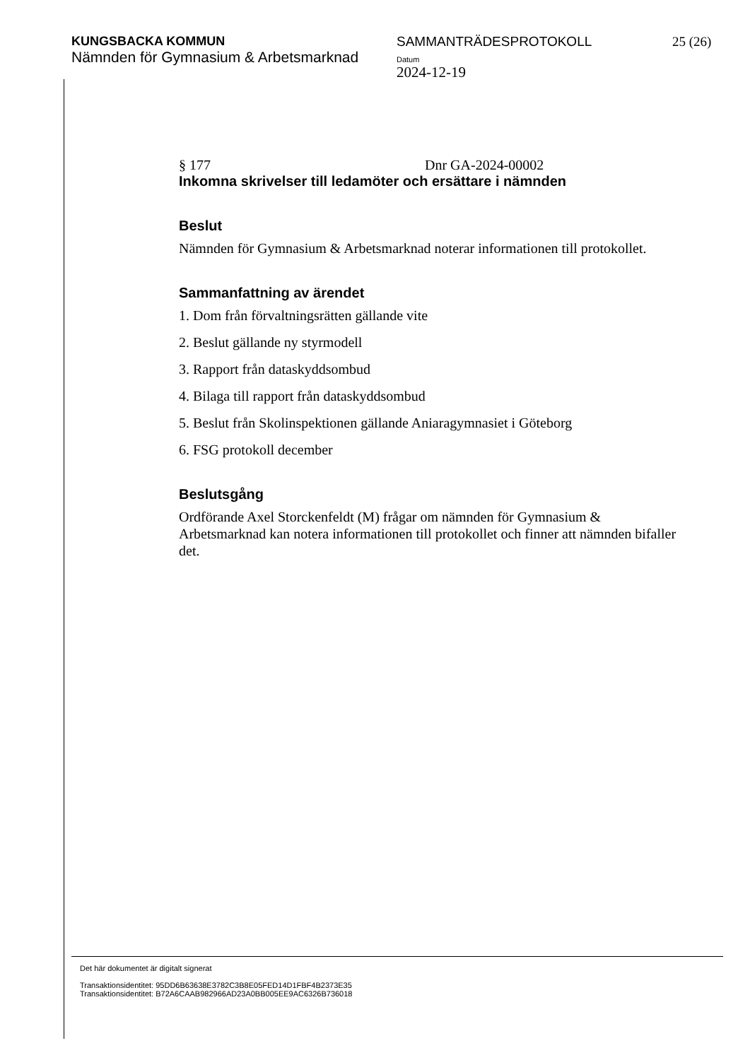KUNGSBACKA KOMMUN
Nämnden för Gymnasium & Arbetsmarknad
SAMMANTRÄDESPROTOKOLL
Datum
2024-12-19
25 (26)
§ 177 Dnr GA-2024-00002
Inkomna skrivelser till ledamöter och ersättare i nämnden
Beslut
Nämnden för Gymnasium & Arbetsmarknad noterar informationen till protokollet.
Sammanfattning av ärendet
1. Dom från förvaltningsrätten gällande vite
2. Beslut gällande ny styrmodell
3. Rapport från dataskyddsombud
4. Bilaga till rapport från dataskyddsombud
5. Beslut från Skolinspektionen gällande Aniaragymnasiet i Göteborg
6. FSG protokoll december
Beslutsgång
Ordförande Axel Storckenfeldt (M) frågar om nämnden för Gymnasium & Arbetsmarknad kan notera informationen till protokollet och finner att nämnden bifaller det.
Det här dokumentet är digitalt signerat
Transaktionsidentitet: 95DD6B63638E3782C3B8E05FED14D1FBF4B2373E35
Transaktionsidentitet: B72A6CAAB982966AD23A0BB005EE9AC6326B736018